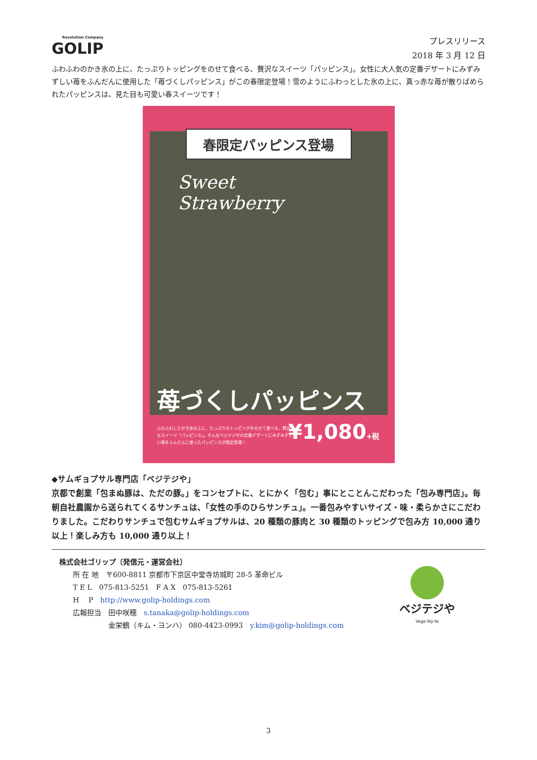Revolution Company
GOLIP
プレスリリース
2018 年 3 月 12 日
ふわふわのかき氷の上に、たっぷりトッピングをのせて食べる、贅沢なスイーツ「パッピンス」。女性に大人気の定番デザートにみずみずしい苺をふんだんに使用した「苺づくしパッピンス」がこの春限定登場！雪のようにふわっとした氷の上に、真っ赤な苺が散りばめられたパッピンスは、見た目も可愛い春スイーツです！
春限定パッピンス登場
Sweet
Strawberry
苺づくしパッピンス
ふわふわしたかき氷の上に、たっぷりのトッピングをのせて食べる、贅沢なスイーツ「パッピンス」。そんなベジテジやの定番デザートにみずみずしい苺をふんだんに使ったパッピンスが限定登場！
¥1,080+税
◆サムギョプサル専門店「ベジテジや」
京都で創業「包まぬ豚は、ただの豚。」をコンセプトに、とにかく「包む」事にとことんこだわった「包み専門店」。毎朝自社農園から送られてくるサンチュは、「女性の手のひらサンチュ」。一番包みやすいサイズ・味・柔らかさにこだわりました。こだわりサンチュで包むサムギョプサルは、20 種類の豚肉と 30 種類のトッピングで包み方 10,000 通り以上！楽しみ方も 10,000 通り以上！
株式会社ゴリップ〔発信元・運営会社〕
所 在 地　〒600-8811 京都市下京区中堂寺坊城町 28-5 革命ビル
T E L　075-813-5251　F A X　075-813-5261
H　 P　http://www.golip-holdings.com
広報担当　田中咲穂　s.tanaka@golip-holdings.com
　　　　　金栄鶴（キム・ヨンハ） 080-4423-0993　y.kim@golip-holdings.com
ベジテジや
Vege-Teji-Ya
3